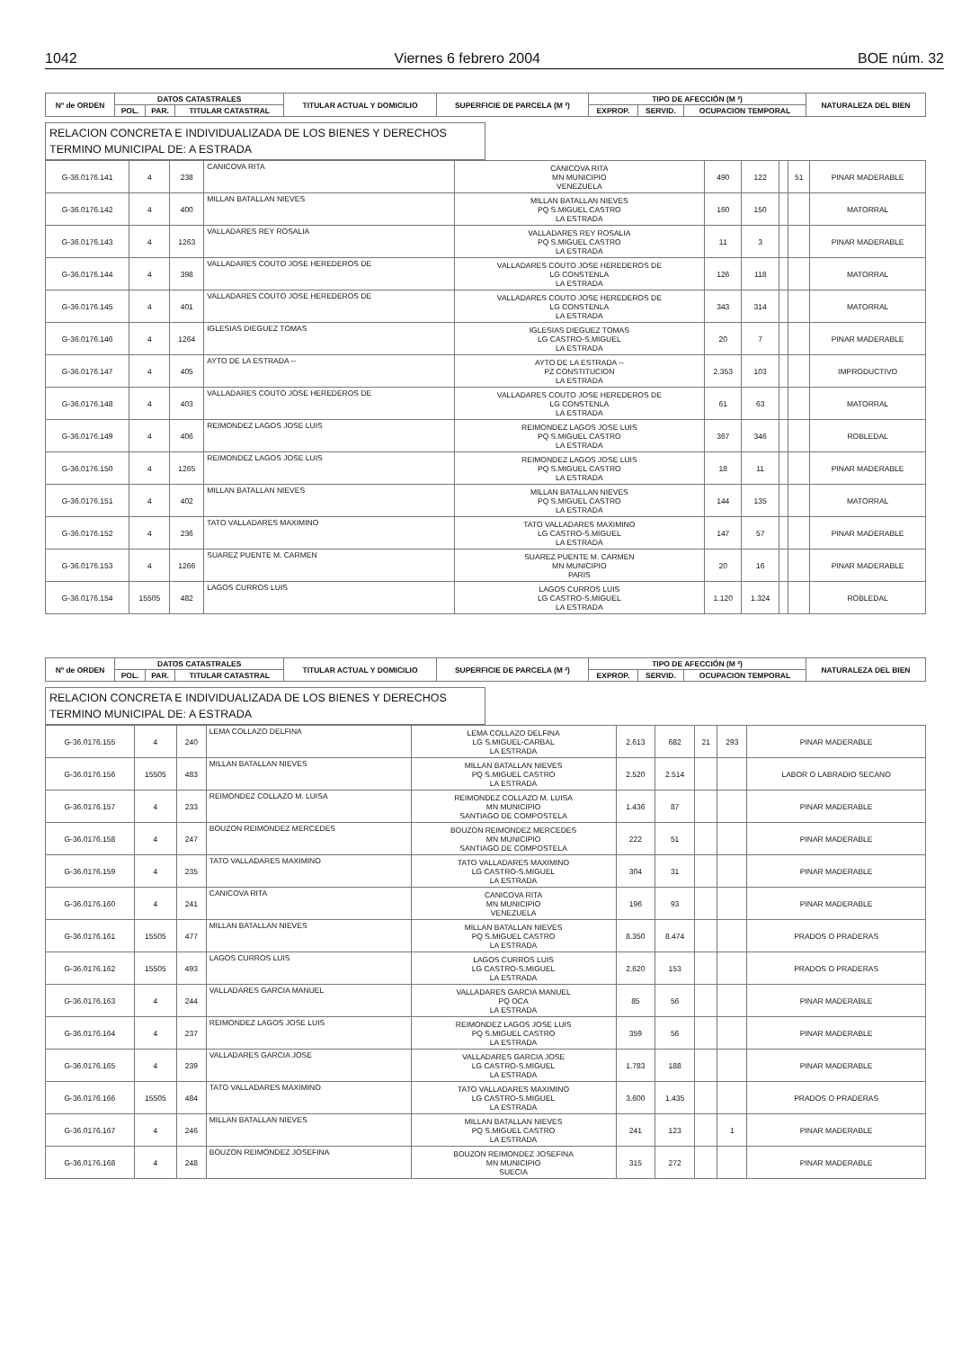1042 Viernes 6 febrero 2004 BOE núm. 32
| Nº de ORDEN | DATOS CATASTRALES | | | TITULAR ACTUAL Y DOMICILIO | SUPERFICIE DE PARCELA (M ²) | TIPO DE AFECCIÓN (M ²) | | | NATURALEZA DEL BIEN |
| --- | --- | --- | --- | --- | --- | --- | --- | --- | --- |
| | POL. | PAR. | TITULAR CATASTRAL | | | EXPROP. | SERVID. | OCUPACION TEMPORAL | |
RELACION CONCRETA E INDIVIDUALIZADA DE LOS BIENES Y DERECHOS
TERMINO MUNICIPAL DE: A ESTRADA
| G-36.0176.141 | 4 | 238 | CANICOVA RITA | CANICOVA RITA MN MUNICIPIO VENEZUELA | 490 | 122 | | 51 | PINAR MADERABLE |
| G-36.0176.142 | 4 | 400 | MILLAN BATALLAN NIEVES | MILLAN BATALLAN NIEVES PQ S.MIGUEL CASTRO LA ESTRADA | 160 | 150 | | | MATORRAL |
| G-36.0176.143 | 4 | 1263 | VALLADARES REY ROSALIA | VALLADARES REY ROSALIA PQ S.MIGUEL CASTRO LA ESTRADA | 11 | 3 | | | PINAR MADERABLE |
| G-36.0176.144 | 4 | 398 | VALLADARES COUTO JOSE HEREDEROS DE | VALLADARES COUTO JOSE HEREDEROS DE LG CONSTENLA LA ESTRADA | 126 | 118 | | | MATORRAL |
| G-36.0176.145 | 4 | 401 | VALLADARES COUTO JOSE HEREDEROS DE | VALLADARES COUTO JOSE HEREDEROS DE LG CONSTENLA LA ESTRADA | 343 | 314 | | | MATORRAL |
| G-36.0176.146 | 4 | 1264 | IGLESIAS DIEGUEZ TOMAS | IGLESIAS DIEGUEZ TOMAS LG CASTRO-S.MIGUEL LA ESTRADA | 20 | 7 | | | PINAR MADERABLE |
| G-36.0176.147 | 4 | 405 | AYTO DE LA ESTRADA -- | AYTO DE LA ESTRADA -- PZ CONSTITUCION LA ESTRADA | 2.353 | 103 | | | IMPRODUCTIVO |
| G-36.0176.148 | 4 | 403 | VALLADARES COUTO JOSE HEREDEROS DE | VALLADARES COUTO JOSE HEREDEROS DE LG CONSTENLA LA ESTRADA | 61 | 63 | | | MATORRAL |
| G-36.0176.149 | 4 | 406 | REIMONDEZ LAGOS JOSE LUIS | REIMONDEZ LAGOS JOSE LUIS PQ S.MIGUEL CASTRO LA ESTRADA | 367 | 346 | | | ROBLEDAL |
| G-36.0176.150 | 4 | 1265 | REIMONDEZ LAGOS JOSE LUIS | REIMONDEZ LAGOS JOSE LUIS PQ S.MIGUEL CASTRO LA ESTRADA | 18 | 11 | | | PINAR MADERABLE |
| G-36.0176.151 | 4 | 402 | MILLAN BATALLAN NIEVES | MILLAN BATALLAN NIEVES PQ S.MIGUEL CASTRO LA ESTRADA | 144 | 135 | | | MATORRAL |
| G-36.0176.152 | 4 | 236 | TATO VALLADARES MAXIMINO | TATO VALLADARES MAXIMINO LG CASTRO-S.MIGUEL LA ESTRADA | 147 | 57 | | | PINAR MADERABLE |
| G-36.0176.153 | 4 | 1266 | SUAREZ PUENTE M. CARMEN | SUAREZ PUENTE M. CARMEN MN MUNICIPIO PARIS | 20 | 16 | | | PINAR MADERABLE |
| G-36.0176.154 | 15505 | 482 | LAGOS CURROS LUIS | LAGOS CURROS LUIS LG CASTRO-S.MIGUEL LA ESTRADA | 1.120 | 1.324 | | | ROBLEDAL |
| Nº de ORDEN | DATOS CATASTRALES | | | TITULAR ACTUAL Y DOMICILIO | SUPERFICIE DE PARCELA (M ²) | TIPO DE AFECCIÓN (M ²) | | | NATURALEZA DEL BIEN |
| --- | --- | --- | --- | --- | --- | --- | --- | --- | --- |
| | POL. | PAR. | TITULAR CATASTRAL | | | EXPROP. | SERVID. | OCUPACION TEMPORAL | |
RELACION CONCRETA E INDIVIDUALIZADA DE LOS BIENES Y DERECHOS
TERMINO MUNICIPAL DE: A ESTRADA
| G-36.0176.155 | 4 | 240 | LEMA COLLAZO DELFINA | LEMA COLLAZO DELFINA LG S.MIGUEL-CARBAL LA ESTRADA | 2.613 | 682 | 21 | 293 | PINAR MADERABLE |
| G-36.0176.156 | 15505 | 483 | MILLAN BATALLAN NIEVES | MILLAN BATALLAN NIEVES PQ S.MIGUEL CASTRO LA ESTRADA | 2.520 | 2.514 | | | LABOR O LABRADIO SECANO |
| G-36.0176.157 | 4 | 233 | REIMONDEZ COLLAZO M. LUISA | REIMONDEZ COLLAZO M. LUISA MN MUNICIPIO SANTIAGO DE COMPOSTELA | 1.436 | 87 | | | PINAR MADERABLE |
| G-36.0176.158 | 4 | 247 | BOUZON REIMONDEZ MERCEDES | BOUZON REIMONDEZ MERCEDES MN MUNICIPIO SANTIAGO DE COMPOSTELA | 222 | 51 | | | PINAR MADERABLE |
| G-36.0176.159 | 4 | 235 | TATO VALLADARES MAXIMINO | TATO VALLADARES MAXIMINO LG CASTRO-S.MIGUEL LA ESTRADA | 304 | 31 | | | PINAR MADERABLE |
| G-36.0176.160 | 4 | 241 | CANICOVA RITA | CANICOVA RITA MN MUNICIPIO VENEZUELA | 196 | 93 | | | PINAR MADERABLE |
| G-36.0176.161 | 15505 | 477 | MILLAN BATALLAN NIEVES | MILLAN BATALLAN NIEVES PQ S.MIGUEL CASTRO LA ESTRADA | 8.350 | 8.474 | | | PRADOS O PRADERAS |
| G-36.0176.162 | 15505 | 493 | LAGOS CURROS LUIS | LAGOS CURROS LUIS LG CASTRO-S.MIGUEL LA ESTRADA | 2.620 | 153 | | | PRADOS O PRADERAS |
| G-36.0176.163 | 4 | 244 | VALLADARES GARCIA MANUEL | VALLADARES GARCIA MANUEL PQ OCA LA ESTRADA | 85 | 56 | | | PINAR MADERABLE |
| G-36.0176.164 | 4 | 237 | REIMONDEZ LAGOS JOSE LUIS | REIMONDEZ LAGOS JOSE LUIS PQ S.MIGUEL CASTRO LA ESTRADA | 359 | 56 | | | PINAR MADERABLE |
| G-36.0176.165 | 4 | 239 | VALLADARES GARCIA JOSE | VALLADARES GARCIA JOSE LG CASTRO-S.MIGUEL LA ESTRADA | 1.783 | 188 | | | PINAR MADERABLE |
| G-36.0176.166 | 15505 | 484 | TATO VALLADARES MAXIMINO | TATO VALLADARES MAXIMINO LG CASTRO-S.MIGUEL LA ESTRADA | 3.600 | 1.435 | | | PRADOS O PRADERAS |
| G-36.0176.167 | 4 | 246 | MILLAN BATALLAN NIEVES | MILLAN BATALLAN NIEVES PQ S.MIGUEL CASTRO LA ESTRADA | 241 | 123 | | 1 | PINAR MADERABLE |
| G-36.0176.168 | 4 | 248 | BOUZON REIMONDEZ JOSEFINA | BOUZON REIMONDEZ JOSEFINA MN MUNICIPIO SUECIA | 315 | 272 | | | PINAR MADERABLE |